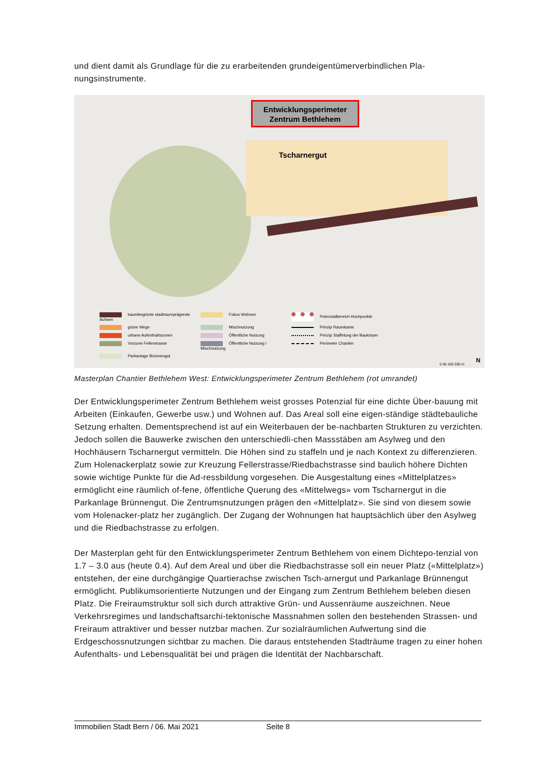und dient damit als Grundlage für die zu erarbeitenden grundeigentümerverbindlichen Pla-nungsinstrumente.
Entwicklungsperimeter
Zentrum Bethlehem
Tscharnergut
baumbegrünte stadtraumprägende Achsen
Fokus Wohnen
Potenzialbereich Hochpunkte
grüne Wege
Mischnutzung
Prinzip Raumkante
urbane Aufenthaltszonen
Öffentliche Nutzung
Prinzip Staffelung der Baukörper
Vorzone Fellerstrasse
Öffentliche Nutzung / Mischnutzung
Perimeter Chantier
Parkanlage Brünnengut
0 50 100 200 m N
Masterplan Chantier Bethlehem West: Entwicklungsperimeter Zentrum Bethlehem (rot umrandet)
Der Entwicklungsperimeter Zentrum Bethlehem weist grosses Potenzial für eine dichte Über-bauung mit Arbeiten (Einkaufen, Gewerbe usw.) und Wohnen auf. Das Areal soll eine eigen-ständige städtebauliche Setzung erhalten. Dementsprechend ist auf ein Weiterbauen der be-nachbarten Strukturen zu verzichten. Jedoch sollen die Bauwerke zwischen den unterschiedli-chen Massstäben am Asylweg und den Hochhäusern Tscharnergut vermitteln. Die Höhen sind zu staffeln und je nach Kontext zu differenzieren. Zum Holenackerplatz sowie zur Kreuzung Fellerstrasse/Riedbachstrasse sind baulich höhere Dichten sowie wichtige Punkte für die Ad-ressbildung vorgesehen. Die Ausgestaltung eines «Mittelplatzes» ermöglicht eine räumlich of-fene, öffentliche Querung des «Mittelwegs» vom Tscharnergut in die Parkanlage Brünnengut. Die Zentrumsnutzungen prägen den «Mittelplatz». Sie sind von diesem sowie vom Holenacker-platz her zugänglich. Der Zugang der Wohnungen hat hauptsächlich über den Asylweg und die Riedbachstrasse zu erfolgen.
Der Masterplan geht für den Entwicklungsperimeter Zentrum Bethlehem von einem Dichtepo-tenzial von 1.7 – 3.0 aus (heute 0.4). Auf dem Areal und über die Riedbachstrasse soll ein neuer Platz («Mittelplatz») entstehen, der eine durchgängige Quartierachse zwischen Tsch-arnergut und Parkanlage Brünnengut ermöglicht. Publikumsorientierte Nutzungen und der Eingang zum Zentrum Bethlehem beleben diesen Platz. Die Freiraumstruktur soll sich durch attraktive Grün- und Aussenräume auszeichnen. Neue Verkehrsregimes und landschaftsarchi-tektonische Massnahmen sollen den bestehenden Strassen- und Freiraum attraktiver und besser nutzbar machen. Zur sozialräumlichen Aufwertung sind die Erdgeschossnutzungen sichtbar zu machen. Die daraus entstehenden Stadträume tragen zu einer hohen Aufenthalts- und Lebensqualität bei und prägen die Identität der Nachbarschaft.
Immobilien Stadt Bern / 06. Mai 2021 Seite 8